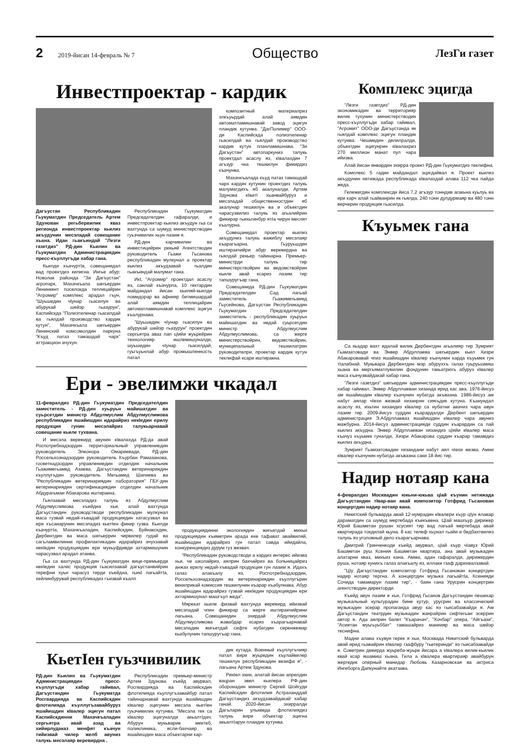2 2019-йисан 14-февраль № 7
Общество
ЛезГи газет
Инвестпроектар - кардик
Дагъустан Республикадин Гьукуматдин Председатель Артем Здунован регьбервилик кваз регионда инвестпроектар кьилиз акъудунин месэладай совещание хьана. Идан гьакъиндай "Лезги газетдиз" РД-дин Кьилин ва Гьукуматдин Администрациядин пресс-къуллугъди хабар гана.
Кьилди къачуртIа, совещанидал вад проектдиз килигна. Ингье абур: Новолак районда "Зи Дагъустан" агропарк, Махачкъала шегьердин Ленинкент поселокда теплицайрин "Агромир" комплекс арадал гъун, "Шуьшедин чIунар гьасилун ва абурукай шейэр гьазурун", Каспийскда "Полиэтиленар гьасилдай ва гьялдай производство кардик кутун", Махачкъала шегьердин Ленинский комсомолдин паркуна "Къуд патаз тамашдай чарх" аттракцион ачухун.
Республикадин Гьукуматдин Председателдин гафаралди, и инвестпроектар кьилиз акъудун гьа са вахтунда са шумуд министерстводин гуьзчивилик хьун лазим я.
РД-дин карчивилин ва инвестицийрин рекьяй Агентстводин руководитель Гьажи Гьсанова республикадин мулкунал а проектар кьилиз акъудзавай гьалдин гьакъиндай малумат гана.
ИкI, "Агромир" проектдал асаслу яз, санлай къачурла, 10 гектардин майдандал йисан кьиляй-кьилди помидорар ва афнияр битмишардай алай аямдин теплицайрин автоматламишнавай комплекс эцигун къалурнава.
"Шуьшедин чIунар гьасилун ва абурукай шейэр гьазурун" проектдин сергьятра аваз лап цIийи жуьрейрин технологияр ишлемишуналди, шуьшедин чIунар гьасилдай, гуьгъуьнлай абур промышленность патал
композитный материалриз элкъуьрдай алай аямдин автоматламишнавай завод эцигун пландик кутунва. "ДагПолимер" ООО-ди Каспийскда полиэтиленар гьасилдай ва гьялдай производство кардик кутун планламишнава. "Зи Дагъустан" автопаркуниз талукь проектдал асаслу яз, кIвалахдин 7 агъзур чка тешкилун фикирдиз къачунва.
Махачкъалада къуд патаз тамашдай чарх кардик кутунин проектдиз талукь малуматдихъ яб акалуналди, Артем Здунова кIватI хьанвайбуруз и месэладай общественностдин яб акалунар тешкилун ва и объектдин чарасузвилиз талукь яз агьалийрин фикирар гьихьтинбур ятIа чирун меслят къалурна.
Совещанидал проектар кьилиз акъудуниз талукь важиблу месэлаяр къарагъарна. Гьуруьшдин иштиракчийри абур веревирдна ва гьялдай рекьер тайинарна. Премьер-министрди талукь тир министерствойрин ва ведомствойрин кьиле авай ксариз лазим тир тапшуругъар гана.
Совещанида РД-дин Гьукуматдин Председателдин Сад лагьай заместитель Гьажимегьамед Гьусейнова, Дагъустан Республикадин Гьукуматдин Председателдин заместитель - республикадин хуьруьн майишатдин ва недай суьрсетдин министр Абдулмуслим Абдулмуслимова, са жерге министерствойрин, ведомствойрин, муниципальный тешкилатрин руководителри, проектар кардик кутун теклифай ксари иштиракна.
Ери - эвелимжи чкадал
11-февралдиз РД-дин Гьукуматдин Председателдин заместитель - РД-дин хуьруьн майишатдин ва суьрсетдин министр Абдулмуслим Абдулмуслимова республикадин яшайишдин идарайриз некIедин ерилу продукция гунин месэлайриз талукьарнавай совещание кьиле тухвана.
И месэла веревирд авунин кIвалахда РД-да авай Роспотребнадзордин территориальный управлениедин руководитель Элеонора Омариевади, РД-дин Россельхознадзордин руководитель Къурбан Рамазанова, госветнадзордин управлениедин отделдин начальник Гьажимегьамед Азаева, Дагъустандин ветеринариядин къуллугъдин руководитель Мегьамед Шапиева ва "Республикадин ветеринариядин лаборатория" ГБУ-дин ветеринариядин сертификациядин отделдин начальник Абдурагьман Абакарова иштиракна.
Гьялзавай месэладиз талукь яз Абдулмуслим Абдулмуслимова къейдна хьи, алай вахтунда Дагъустандин руководстводи республикадин мулкунал маса гузвай недай-хъвадай продукциядин хатасузвал ва ери хъсанарунин месэладиз кьетIен фикир гузва. Кьилди къачуртIа, Махачкъаладин, Каспийскдин, Буйнакскдин, Дербентдин ва маса шегьеррин чирвилер гудай ва сагъламвилинни профилактикадин идарайриз ачухзавай некIедин продукциядин ери мукьуфдивди ахтармишунин чарасузвал арадал атанва.
Гьа са вахтунда РД-дин Гьукуматдин вице-премьерди некIедин халис продукция гьасилзавай дагъустанвийрин терефни хуьн чарасуз тирди къейдна, гьикI лагьайтIа, хейлинбурувай республикадиз гъизвай къалп
продукциядинни экологиядин жигьетдай михьи продукциядин къиметрин арада еке тафават авайвиляй, яшайишдин идарайриз гун патал савда ийидайла, конкуренциядиз дурум гуз жезвач.
"Республикадин руководстводи а кардиз интерес ийизва хьи, чи школайриз, аялрин бахчайриз ва больницайриз анжах ерилу недай-хъвадай продукция гун лазим я. Идахъ галаз алакъалу яз, Роспотребнадзордин, Россельхознадзордин ва ветеринариядин къуллугърин векилрикай комиссия тешкилунин къарар къабулнава. Абур яшайишдин идарайриз гузвай некIедин продукциядин ери ахтармишунал машгъул жеда".
Мярекат кьиле физвай вахтунда веревирд ийизвай месэладай чпин фикирар са жерге иштиракчийрини лагьана. Совещанидин эхирдай Абдулмуслим Абдулмуслимова жавабдар ксариз къарагъарнавай месэладин жигьетдай сифте нубатдин серенжемар кьабулунин тапшуругъар гана.
КьетIен гуьзчивилик
РД-дин Кьилин ва Гьукуматдин Администрациядин пресс-къуллугъди хабар гайивал, Дагъустандин Гьукуматда Росгвардияда ва Каспийскдин флотилияда къуллугъзавайбуруз яшайишдин кIвалер эцигун патал Каспийскдинни Махачкъаладин сергьятра авай азад ва хийирлудаказ менфят къачун тийизвай чилер желб авуниз талукь месэлаяр веревирдна .
Республикадин премьер-министр Артем Здунова къейд авурвал, Росгвардияда ва Каспийскдин флотилияда къуллугъзавайбур патал тайинарнавай вахтунда яшайишдин кIвалер эцигунин месэла кьетIен гуьзчивилик кутунва. "Месэла тек са кIвалер эцигуналди акьалтIдач. Абурун мукьварив мектеб, поликлиника, ясли-бахчаяр ва яшайишдин маса объектарни кар-
дик кутада. Военный къуллугъчияр патал вири жуьредин къулайвилер тешкилун республикадин везифа я", - лагьана Артем Здунова.
РикIел хкин, алатай йисан апрелдин вацран эвел кьилера РФ-дин оборонадин министр Сергей Шойгуди Каспийскдин флотилия Астраханддай Дагъустандиз акъудзавайдакай хабар ганай. 2020-йисан эхирралди Дагъларин улькведа флотилиядиз талукь вири объектар эцигна акьалтIарун пландик кутунва.
Комплекс эцигда
"Лезги газетдиз" РД-дин экономикадин ва территорияр вилик тухунин министерстводин пресс-къуллугъди хабар гайивал, "Агромит" ООО-ди Дагъустанда як гьялдай комплекс эцигун пландик кутунва. Чешмедин делилралди, объектдин эцигунрин кIвалахриз 270 миллион манат пул чара ийизва.
Алай йисан январдин эхирра проект РД-дин Гьукуматдиз теклифна.
Комплекс 5 гадин майдандал эцигдайвал я. Проект кьилиз акъудунин нетижада республикада кIвалахдай алава 112 чка пайда жеда.
Гележегдин комплексди йиса 7,2 агъзур тонндив агакьна куьлуь ва ири карч алай гьайванрин як гьялда, 240 тонн дулдурмаяр ва 480 тонн верчерин продукция гьасилда.
Къуьмек гана
Са кьадар вахт идалай вилик Дербентдин агьалияр тир Зумрият Гьамзатовади ва Энвер Абдуллаева шегьердин кьил Хизри Абакаровавай чпиз яшайишдин кIвалер къачунин карда къуьмек гун тIалабнай. Мукьвара Дербентдин мэр абуруххъ галаз гуьруьшмиш хьана ва мергьяматлувилин фондунин такьатрихъ абуруз кIвалер маса къачузвайдакай хабар гана.
"Лезги газетдиз" шегьердин администрациядин пресс-къуллугъди хабар гайивал, Энвер Абдуллаеван хизанда ирид кас ава. 1976-йисуз ам яшайишдин кIвалер къачунин нубатда акъвазна. 1986-йисуз ам набут аялар чIехи жезвай хизанрин сиягьдик кутуна. Къанундал асаслу яз, ихьтин хизандиз кIвалер са нубатни авачиз чара авун лазим тир. 2009-йисуз суддин къарардалди Дербент шегьердин администрация Э.Абдуллаевaз яшайишдин кIвалер чара авуниз мажбурна. 2014-йисуз администрацияди суддин къарардин са пай кьилиз акъудна. Энвер Абдуллаеван хизандиз цIийи кIвалер маса къачуз къуьмек гуналди, Хизри Абакарова суддин къарар тамамдиз кьилиз акъудна.
Зумрият Гьамзатовадин хизандани набут аял чIехи жезва. Амни кIвалер къачунин нубатда акъвазна саки 18 йис тир.
Надир нотаяр кана
4-февралдиз Москвадин юкьни-юкьва цIай къунин нетижада Дагъустандин тIвар-ван авай композитор Готфрид Гьсанован концертдин надир нотаяр кана.
Никитский бульварда авай 12-нумрадин кIвалери къур цIун ялавар дараматдин са шумуд мертебада къекъвена. ЦIай машгьур дирижер Юрий Башметан рушан хсусият тир вад лагьай мертебада авай квартирада токдилай кьуна. 8 кас телеф хьунал гьайи и бедбахтвилиз талукь яз уголовный дело къарагъарнава.
Дмитрий Гринченкоди къейд авурвал, цIай къур чIавуз Юрий Башметан руш Ксения Башметан квартира, ана авай музыкадин алатарни кваз, михьиз кана. Амма, адан гафаралди, дирижердин руша, нотаяр кунихъ галаз алакъалу яз, иллаки гзаф дарихвалзавай.
"ЦIу Дагъустандин композитор Готфрид Гьсанован концертдин надир нотаяр тергна. А концертдин музыка лагьайтIа, Ксенияди Сочида тамамарун лазим тир", - баян гана Урусрин концертрин агентстводин директорди.
Къейд авун лазим я хьи, Готфрид Гьсанов Дагъустандин пешекар музыкальный культурадин бине кутур, урусрин ва классический музыкадин эсерар пропаганда авур кас яз гьисабзавайди я. Ам Дагъустандин театрдин музыкадин жанрайрин сифтегьан эсеррин автор я. Ада аялрин балет "Къарачач", "Хочбар" опера, "Айгъази", "Асиятан муьгьуьббат" тамашайриз маниияр ва маса шейэр теснифна.
Мадни алава хъувун герек я хьи, Москвада Никитский бульварда авай ирид гьавайрин кIвалер гзафбуру "гьетеринди" яз гьисабзавайди я. Советрин девирда жуьреба-жуьре йисара а кIвалера вилик-кьилик квай ксар яшамиш хьана. Гила а кIвалера квартираяр авайбурун жергедик оперный манидар Любовь Казарновская ва актриса Ингеборга Дапкунайте акатзава.